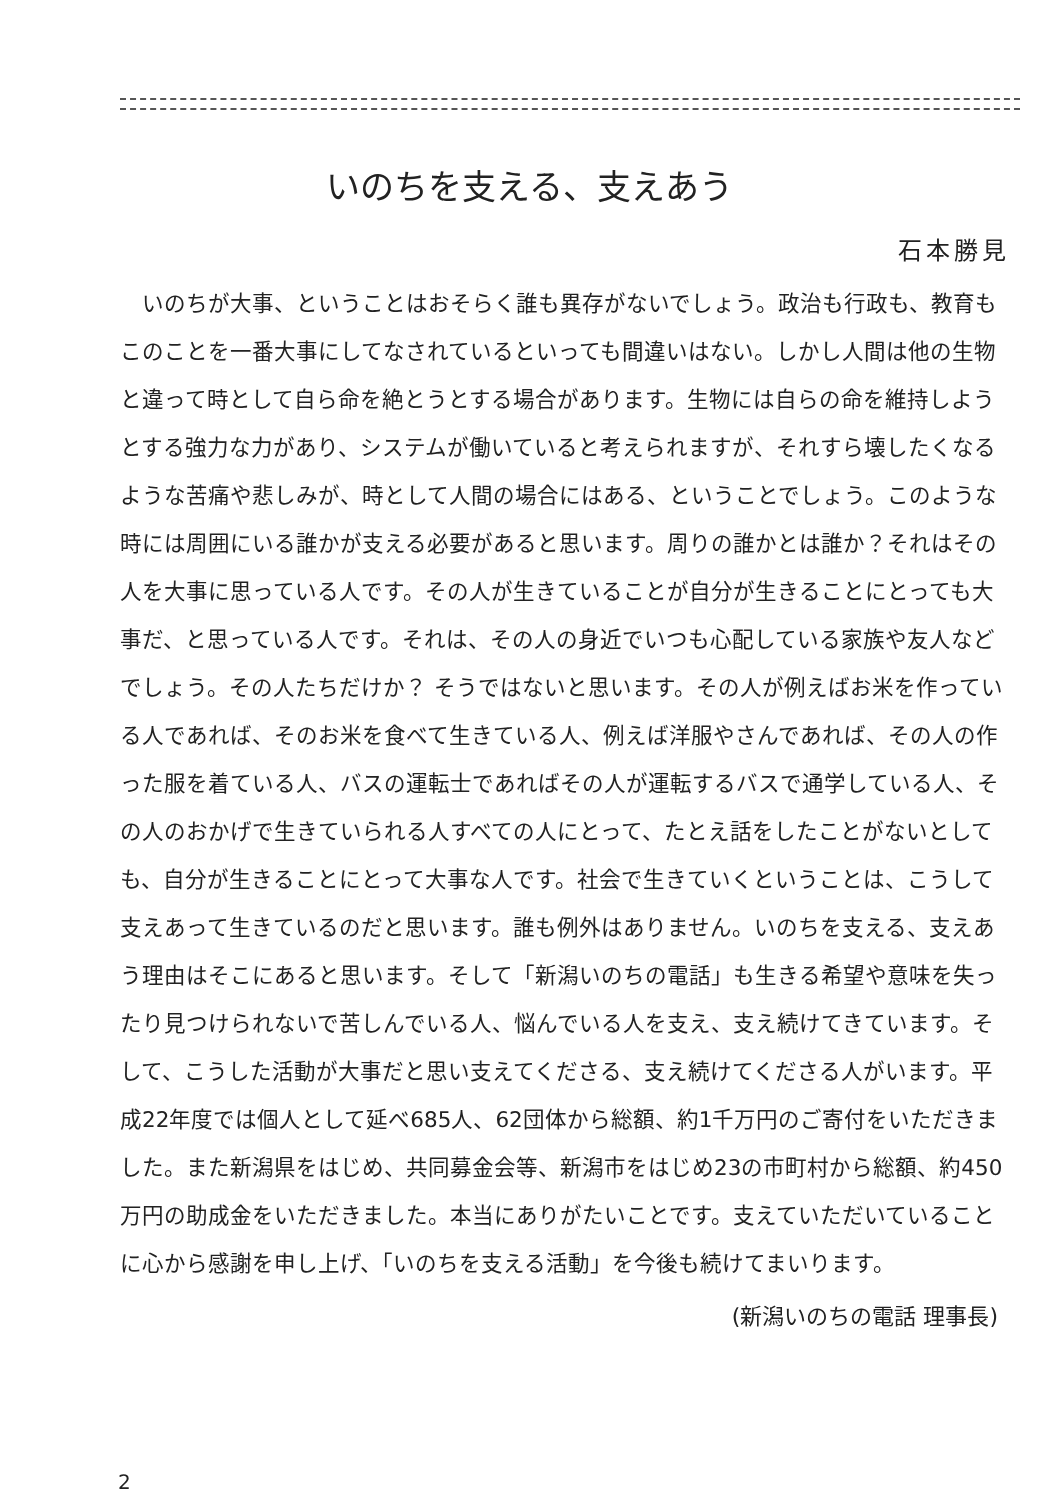いのちを支える、支えあう
石本勝見
いのちが大事、ということはおそらく誰も異存がないでしょう。政治も行政も、教育もこのことを一番大事にしてなされているといっても間違いはない。しかし人間は他の生物と違って時として自ら命を絶とうとする場合があります。生物には自らの命を維持しようとする強力な力があり、システムが働いていると考えられますが、それすら壊したくなるような苦痛や悲しみが、時として人間の場合にはある、ということでしょう。このような時には周囲にいる誰かが支える必要があると思います。周りの誰かとは誰か？それはその人を大事に思っている人です。その人が生きていることが自分が生きることにとっても大事だ、と思っている人です。それは、その人の身近でいつも心配している家族や友人などでしょう。その人たちだけか？ そうではないと思います。その人が例えばお米を作っている人であれば、そのお米を食べて生きている人、例えば洋服やさんであれば、その人の作った服を着ている人、バスの運転士であればその人が運転するバスで通学している人、その人のおかげで生きていられる人すべての人にとって、たとえ話をしたことがないとしても、自分が生きることにとって大事な人です。社会で生きていくということは、こうして支えあって生きているのだと思います。誰も例外はありません。いのちを支える、支えあう理由はそこにあると思います。そして「新潟いのちの電話」も生きる希望や意味を失ったり見つけられないで苦しんでいる人、悩んでいる人を支え、支え続けてきています。そして、こうした活動が大事だと思い支えてくださる、支え続けてくださる人がいます。平成22年度では個人として延べ685人、62団体から総額、約1千万円のご寄付をいただきました。また新潟県をはじめ、共同募金会等、新潟市をはじめ23の市町村から総額、約450万円の助成金をいただきました。本当にありがたいことです。支えていただいていることに心から感謝を申し上げ、「いのちを支える活動」を今後も続けてまいります。
(新潟いのちの電話 理事長)
2